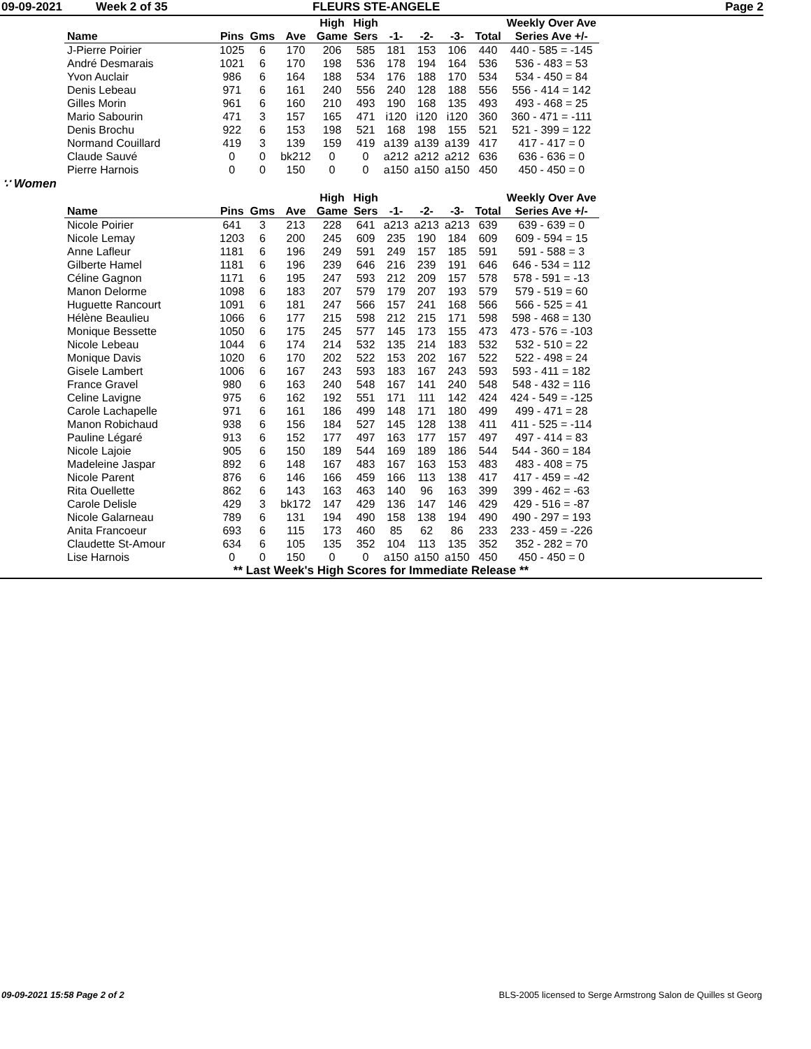09-09-2021 Week 2 of 35 FLEURS STE-ANGELE Page 2
| | | | | High | High | | | | | Weekly Over Ave |
| --- | --- | --- | --- | --- | --- | --- | --- | --- | --- | --- |
| Name | Pins | Gms | Ave | Game | Sers | -1- | -2- | -3- | Total | Series Ave +/- |
| J-Pierre Poirier | 1025 | 6 | 170 | 206 | 585 | 181 | 153 | 106 | 440 | 440 - 585 = -145 |
| André Desmarais | 1021 | 6 | 170 | 198 | 536 | 178 | 194 | 164 | 536 | 536 - 483 = 53 |
| Yvon Auclair | 986 | 6 | 164 | 188 | 534 | 176 | 188 | 170 | 534 | 534 - 450 = 84 |
| Denis Lebeau | 971 | 6 | 161 | 240 | 556 | 240 | 128 | 188 | 556 | 556 - 414 = 142 |
| Gilles Morin | 961 | 6 | 160 | 210 | 493 | 190 | 168 | 135 | 493 | 493 - 468 = 25 |
| Mario Sabourin | 471 | 3 | 157 | 165 | 471 | i120 | i120 | i120 | 360 | 360 - 471 = -111 |
| Denis Brochu | 922 | 6 | 153 | 198 | 521 | 168 | 198 | 155 | 521 | 521 - 399 = 122 |
| Normand Couillard | 419 | 3 | 139 | 159 | 419 | a139 | a139 | a139 | 417 | 417 - 417 = 0 |
| Claude Sauvé | 0 | 0 | bk212 | 0 | 0 | a212 | a212 | a212 | 636 | 636 - 636 = 0 |
| Pierre Harnois | 0 | 0 | 150 | 0 | 0 | a150 | a150 | a150 | 450 | 450 - 450 = 0 |
∵ Women
| | | | | High | High | | | | | Weekly Over Ave |
| --- | --- | --- | --- | --- | --- | --- | --- | --- | --- | --- |
| Name | Pins | Gms | Ave | Game | Sers | -1- | -2- | -3- | Total | Series Ave +/- |
| Nicole Poirier | 641 | 3 | 213 | 228 | 641 | a213 | a213 | a213 | 639 | 639 - 639 = 0 |
| Nicole Lemay | 1203 | 6 | 200 | 245 | 609 | 235 | 190 | 184 | 609 | 609 - 594 = 15 |
| Anne Lafleur | 1181 | 6 | 196 | 249 | 591 | 249 | 157 | 185 | 591 | 591 - 588 = 3 |
| Gilberte Hamel | 1181 | 6 | 196 | 239 | 646 | 216 | 239 | 191 | 646 | 646 - 534 = 112 |
| Céline Gagnon | 1171 | 6 | 195 | 247 | 593 | 212 | 209 | 157 | 578 | 578 - 591 = -13 |
| Manon Delorme | 1098 | 6 | 183 | 207 | 579 | 179 | 207 | 193 | 579 | 579 - 519 = 60 |
| Huguette Rancourt | 1091 | 6 | 181 | 247 | 566 | 157 | 241 | 168 | 566 | 566 - 525 = 41 |
| Hélène Beaulieu | 1066 | 6 | 177 | 215 | 598 | 212 | 215 | 171 | 598 | 598 - 468 = 130 |
| Monique Bessette | 1050 | 6 | 175 | 245 | 577 | 145 | 173 | 155 | 473 | 473 - 576 = -103 |
| Nicole Lebeau | 1044 | 6 | 174 | 214 | 532 | 135 | 214 | 183 | 532 | 532 - 510 = 22 |
| Monique Davis | 1020 | 6 | 170 | 202 | 522 | 153 | 202 | 167 | 522 | 522 - 498 = 24 |
| Gisele Lambert | 1006 | 6 | 167 | 243 | 593 | 183 | 167 | 243 | 593 | 593 - 411 = 182 |
| France Gravel | 980 | 6 | 163 | 240 | 548 | 167 | 141 | 240 | 548 | 548 - 432 = 116 |
| Celine Lavigne | 975 | 6 | 162 | 192 | 551 | 171 | 111 | 142 | 424 | 424 - 549 = -125 |
| Carole Lachapelle | 971 | 6 | 161 | 186 | 499 | 148 | 171 | 180 | 499 | 499 - 471 = 28 |
| Manon Robichaud | 938 | 6 | 156 | 184 | 527 | 145 | 128 | 138 | 411 | 411 - 525 = -114 |
| Pauline Légaré | 913 | 6 | 152 | 177 | 497 | 163 | 177 | 157 | 497 | 497 - 414 = 83 |
| Nicole Lajoie | 905 | 6 | 150 | 189 | 544 | 169 | 189 | 186 | 544 | 544 - 360 = 184 |
| Madeleine Jaspar | 892 | 6 | 148 | 167 | 483 | 167 | 163 | 153 | 483 | 483 - 408 = 75 |
| Nicole Parent | 876 | 6 | 146 | 166 | 459 | 166 | 113 | 138 | 417 | 417 - 459 = -42 |
| Rita Ouellette | 862 | 6 | 143 | 163 | 463 | 140 | 96 | 163 | 399 | 399 - 462 = -63 |
| Carole Delisle | 429 | 3 | bk172 | 147 | 429 | 136 | 147 | 146 | 429 | 429 - 516 = -87 |
| Nicole Galarneau | 789 | 6 | 131 | 194 | 490 | 158 | 138 | 194 | 490 | 490 - 297 = 193 |
| Anita Francoeur | 693 | 6 | 115 | 173 | 460 | 85 | 62 | 86 | 233 | 233 - 459 = -226 |
| Claudette St-Amour | 634 | 6 | 105 | 135 | 352 | 104 | 113 | 135 | 352 | 352 - 282 = 70 |
| Lise Harnois | 0 | 0 | 150 | 0 | 0 | a150 | a150 | a150 | 450 | 450 - 450 = 0 |
** Last Week's High Scores for Immediate Release **
09-09-2021 15:58 Page 2 of 2 BLS-2005 licensed to Serge Armstrong Salon de Quilles st Georg